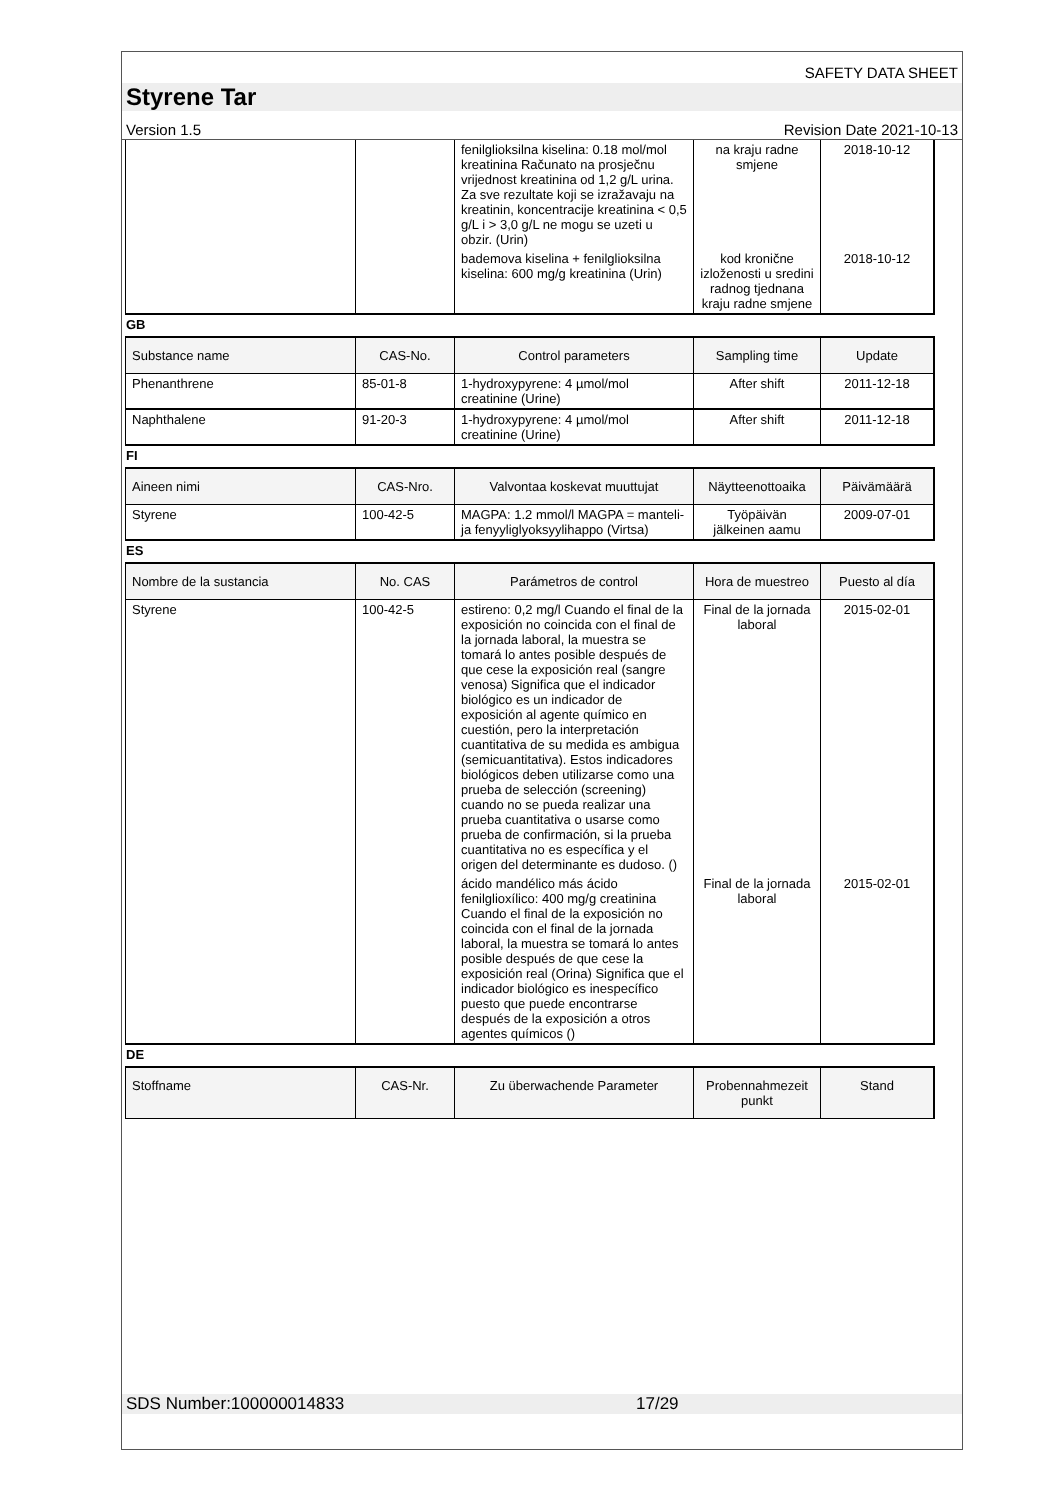SAFETY DATA SHEET
Styrene Tar
Version 1.5 Revision Date 2021-10-13
| | | fenilglioksilna kiselina: 0.18 mol/mol kreatinina Računato na prosječnu vrijednost kreatinina od 1,2 g/L urina. Za sve rezultate koji se izražavaju na kreatinin, koncentracije kreatinina < 0,5 g/L i > 3,0 g/L ne mogu se uzeti u obzir. (Urin) | na kraju radne smjene | 2018-10-12 |
| | | bademova kiselina + fenilglioksilna kiselina: 600 mg/g kreatinina (Urin) | kod kronične izloženosti u sredini radnog tjednana kraju radne smjene | 2018-10-12 |
GB
| Substance name | CAS-No. | Control parameters | Sampling time | Update |
| --- | --- | --- | --- | --- |
| Phenanthrene | 85-01-8 | 1-hydroxypyrene: 4 µmol/mol creatinine (Urine) | After shift | 2011-12-18 |
| Naphthalene | 91-20-3 | 1-hydroxypyrene: 4 µmol/mol creatinine (Urine) | After shift | 2011-12-18 |
FI
| Aineen nimi | CAS-Nro. | Valvontaa koskevat muuttujat | Näytteenottoaika | Päivämäärä |
| --- | --- | --- | --- | --- |
| Styrene | 100-42-5 | MAGPA: 1.2 mmol/l MAGPA = manteli- ja fenyyliglyoksyylihappo (Virtsa) | Työpäivän jälkeinen aamu | 2009-07-01 |
ES
| Nombre de la sustancia | No. CAS | Parámetros de control | Hora de muestreo | Puesto al día |
| --- | --- | --- | --- | --- |
| Styrene | 100-42-5 | estireno: 0,2 mg/l Cuando el final de la exposición no coincida con el final de la jornada laboral, la muestra se tomará lo antes posible después de que cese la exposición real (sangre venosa) Significa que el indicador biológico es un indicador de exposición al agente químico en cuestión, pero la interpretación cuantitativa de su medida es ambigua (semicuantitativa). Estos indicadores biológicos deben utilizarse como una prueba de selección (screening) cuando no se pueda realizar una prueba cuantitativa o usarse como prueba de confirmación, si la prueba cuantitativa no es específica y el origen del determinante es dudoso. () | Final de la jornada laboral | 2015-02-01 |
| | | ácido mandélico más ácido fenilglioxílico: 400 mg/g creatinina Cuando el final de la exposición no coincida con el final de la jornada laboral, la muestra se tomará lo antes posible después de que cese la exposición real (Orina) Significa que el indicador biológico es inespecífico puesto que puede encontrarse después de la exposición a otros agentes químicos () | Final de la jornada laboral | 2015-02-01 |
DE
| Stoffname | CAS-Nr. | Zu überwachende Parameter | Probennahmezeit punkt | Stand |
| --- | --- | --- | --- | --- |
SDS Number:100000014833 17/29